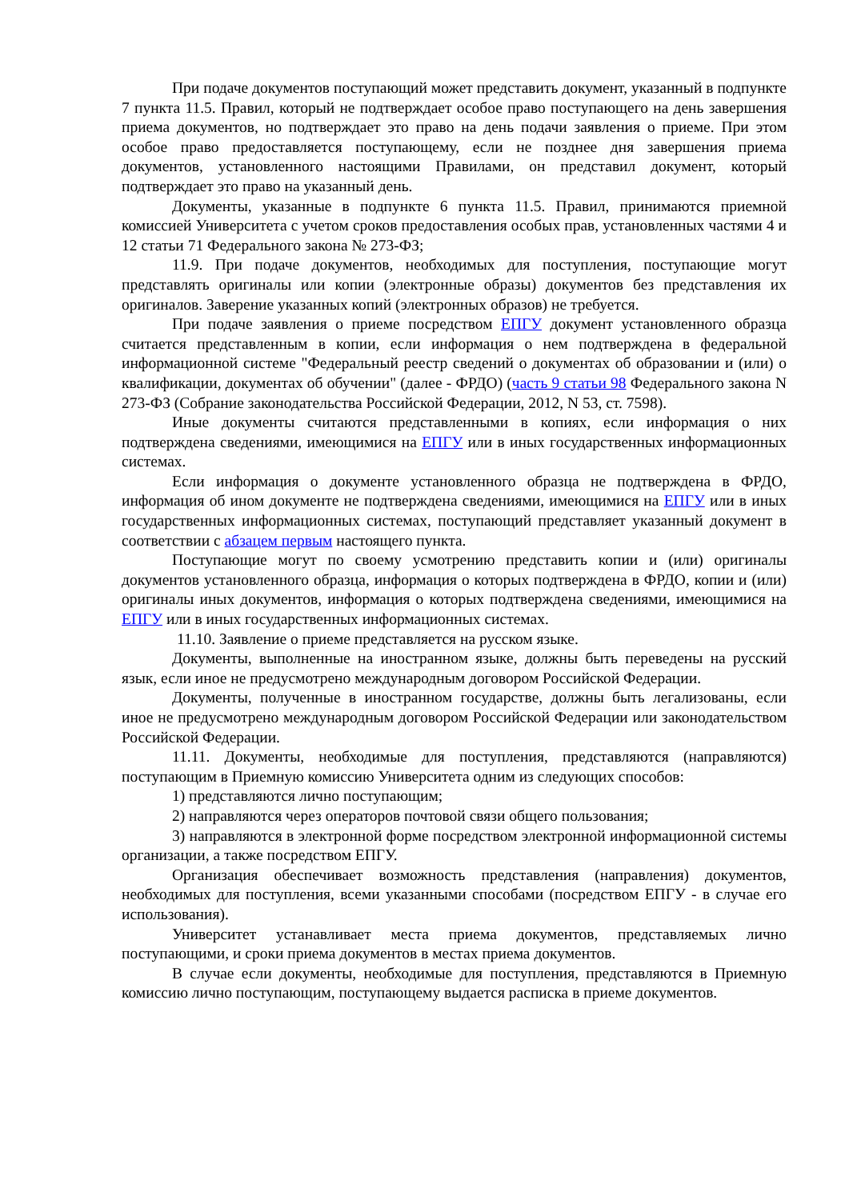При подаче документов поступающий может представить документ, указанный в подпункте 7 пункта 11.5. Правил, который не подтверждает особое право поступающего на день завершения приема документов, но подтверждает это право на день подачи заявления о приеме. При этом особое право предоставляется поступающему, если не позднее дня завершения приема документов, установленного настоящими Правилами, он представил документ, который подтверждает это право на указанный день.
Документы, указанные в подпункте 6 пункта 11.5. Правил, принимаются приемной комиссией Университета с учетом сроков предоставления особых прав, установленных частями 4 и 12 статьи 71 Федерального закона № 273-ФЗ;
11.9. При подаче документов, необходимых для поступления, поступающие могут представлять оригиналы или копии (электронные образы) документов без представления их оригиналов. Заверение указанных копий (электронных образов) не требуется.
При подаче заявления о приеме посредством ЕПГУ документ установленного образца считается представленным в копии, если информация о нем подтверждена в федеральной информационной системе "Федеральный реестр сведений о документах об образовании и (или) о квалификации, документах об обучении" (далее - ФРДО) (часть 9 статьи 98 Федерального закона N 273-ФЗ (Собрание законодательства Российской Федерации, 2012, N 53, ст. 7598).
Иные документы считаются представленными в копиях, если информация о них подтверждена сведениями, имеющимися на ЕПГУ или в иных государственных информационных системах.
Если информация о документе установленного образца не подтверждена в ФРДО, информация об ином документе не подтверждена сведениями, имеющимися на ЕПГУ или в иных государственных информационных системах, поступающий представляет указанный документ в соответствии с абзацем первым настоящего пункта.
Поступающие могут по своему усмотрению представить копии и (или) оригиналы документов установленного образца, информация о которых подтверждена в ФРДО, копии и (или) оригиналы иных документов, информация о которых подтверждена сведениями, имеющимися на ЕПГУ или в иных государственных информационных системах.
11.10. Заявление о приеме представляется на русском языке.
Документы, выполненные на иностранном языке, должны быть переведены на русский язык, если иное не предусмотрено международным договором Российской Федерации.
Документы, полученные в иностранном государстве, должны быть легализованы, если иное не предусмотрено международным договором Российской Федерации или законодательством Российской Федерации.
11.11. Документы, необходимые для поступления, представляются (направляются) поступающим в Приемную комиссию Университета одним из следующих способов:
1) представляются лично поступающим;
2) направляются через операторов почтовой связи общего пользования;
3) направляются в электронной форме посредством электронной информационной системы организации, а также посредством ЕПГУ.
Организация обеспечивает возможность представления (направления) документов, необходимых для поступления, всеми указанными способами (посредством ЕПГУ - в случае его использования).
Университет устанавливает места приема документов, представляемых лично поступающими, и сроки приема документов в местах приема документов.
В случае если документы, необходимые для поступления, представляются в Приемную комиссию лично поступающим, поступающему выдается расписка в приеме документов.